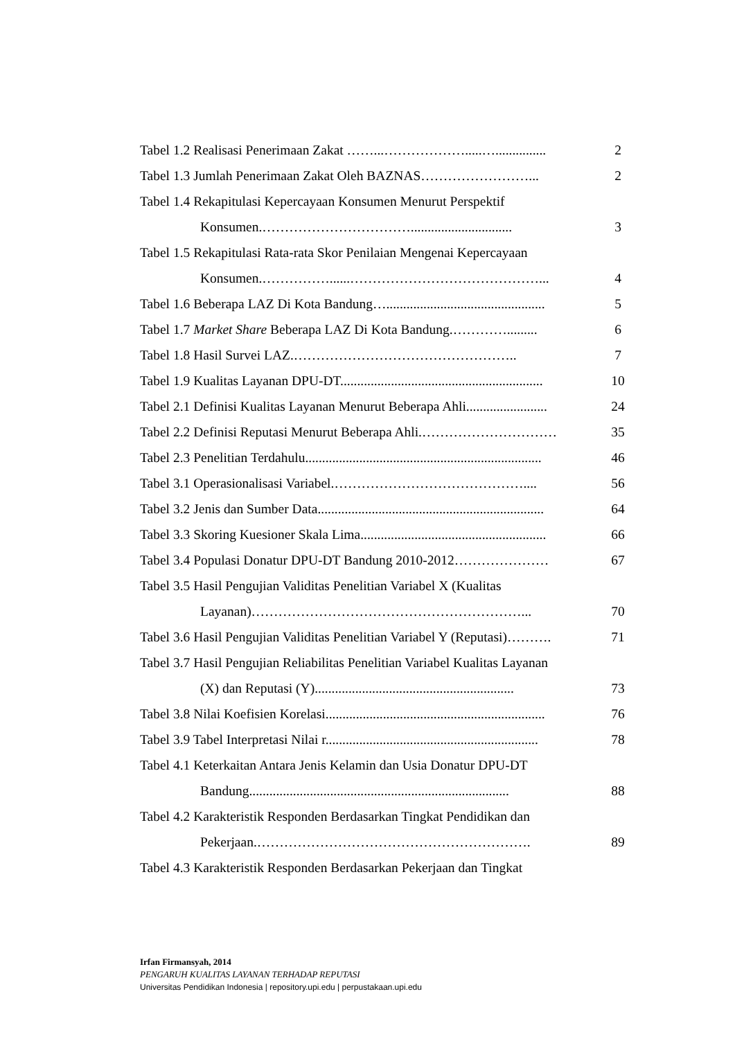Tabel 1.2 Realisasi Penerimaan Zakat ……...……………….....…............... 2
Tabel 1.3 Jumlah Penerimaan Zakat Oleh BAZNAS……………………... 2
Tabel 1.4 Rekapitulasi Kepercayaan Konsumen Menurut Perspektif
Konsumen.…………………………….............................. 3
Tabel 1.5 Rekapitulasi Rata-rata Skor Penilaian Mengenai Kepercayaan
Konsumen.……………......……………………………………... 4
Tabel 1.6 Beberapa LAZ Di Kota Bandung…............................................... 5
Tabel 1.7 Market Share Beberapa LAZ Di Kota Bandung.…………......... 6
Tabel 1.8 Hasil Survei LAZ.………………………………………….. 7
Tabel 1.9 Kualitas Layanan DPU-DT............................................................ 10
Tabel 2.1 Definisi Kualitas Layanan Menurut Beberapa Ahli........................ 24
Tabel 2.2 Definisi Reputasi Menurut Beberapa Ahli.………………………… 35
Tabel 2.3 Penelitian Terdahulu...................................................................... 46
Tabel 3.1 Operasionalisasi Variabel.…………………………………….... 56
Tabel 3.2 Jenis dan Sumber Data................................................................... 64
Tabel 3.3 Skoring Kuesioner Skala Lima....................................................... 66
Tabel 3.4 Populasi Donatur DPU-DT Bandung 2010-2012………………… 67
Tabel 3.5 Hasil Pengujian Validitas Penelitian Variabel X (Kualitas
Layanan)……………………………………………………... 70
Tabel 3.6 Hasil Pengujian Validitas Penelitian Variabel Y (Reputasi)………. 71
Tabel 3.7 Hasil Pengujian Reliabilitas Penelitian Variabel Kualitas Layanan
(X) dan Reputasi (Y)........................................................... 73
Tabel 3.8 Nilai Koefisien Korelasi................................................................. 76
Tabel 3.9 Tabel Interpretasi Nilai r............................................................... 78
Tabel 4.1 Keterkaitan Antara Jenis Kelamin dan Usia Donatur DPU-DT
Bandung............................................................................. 88
Tabel 4.2 Karakteristik Responden Berdasarkan Tingkat Pendidikan dan
Pekerjaan.……………………………………………………. 89
Tabel 4.3 Karakteristik Responden Berdasarkan Pekerjaan dan Tingkat
Irfan Firmansyah, 2014
PENGARUH KUALITAS LAYANAN TERHADAP REPUTASI
Universitas Pendidikan Indonesia | repository.upi.edu | perpustakaan.upi.edu